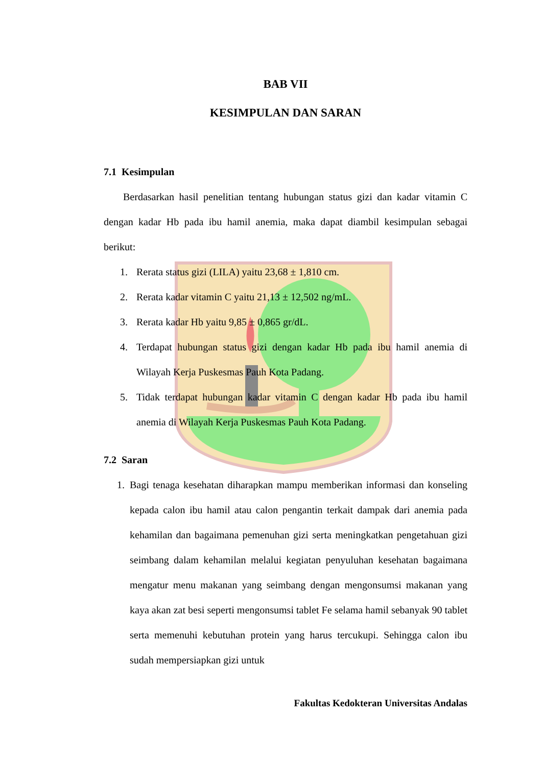BAB VII
KESIMPULAN DAN SARAN
7.1 Kesimpulan
Berdasarkan hasil penelitian tentang hubungan status gizi dan kadar vitamin C dengan kadar Hb pada ibu hamil anemia, maka dapat diambil kesimpulan sebagai berikut:
1. Rerata status gizi (LILA) yaitu 23,68 ± 1,810 cm.
2. Rerata kadar vitamin C yaitu 21,13 ± 12,502 ng/mL.
3. Rerata kadar Hb yaitu 9,85 ± 0,865 gr/dL.
4. Terdapat hubungan status gizi dengan kadar Hb pada ibu hamil anemia di Wilayah Kerja Puskesmas Pauh Kota Padang.
5. Tidak terdapat hubungan kadar vitamin C dengan kadar Hb pada ibu hamil anemia di Wilayah Kerja Puskesmas Pauh Kota Padang.
7.2 Saran
1. Bagi tenaga kesehatan diharapkan mampu memberikan informasi dan konseling kepada calon ibu hamil atau calon pengantin terkait dampak dari anemia pada kehamilan dan bagaimana pemenuhan gizi serta meningkatkan pengetahuan gizi seimbang dalam kehamilan melalui kegiatan penyuluhan kesehatan bagaimana mengatur menu makanan yang seimbang dengan mengonsumsi makanan yang kaya akan zat besi seperti mengonsumsi tablet Fe selama hamil sebanyak 90 tablet serta memenuhi kebutuhan protein yang harus tercukupi. Sehingga calon ibu sudah mempersiapkan gizi untuk
Fakultas Kedokteran Universitas Andalas